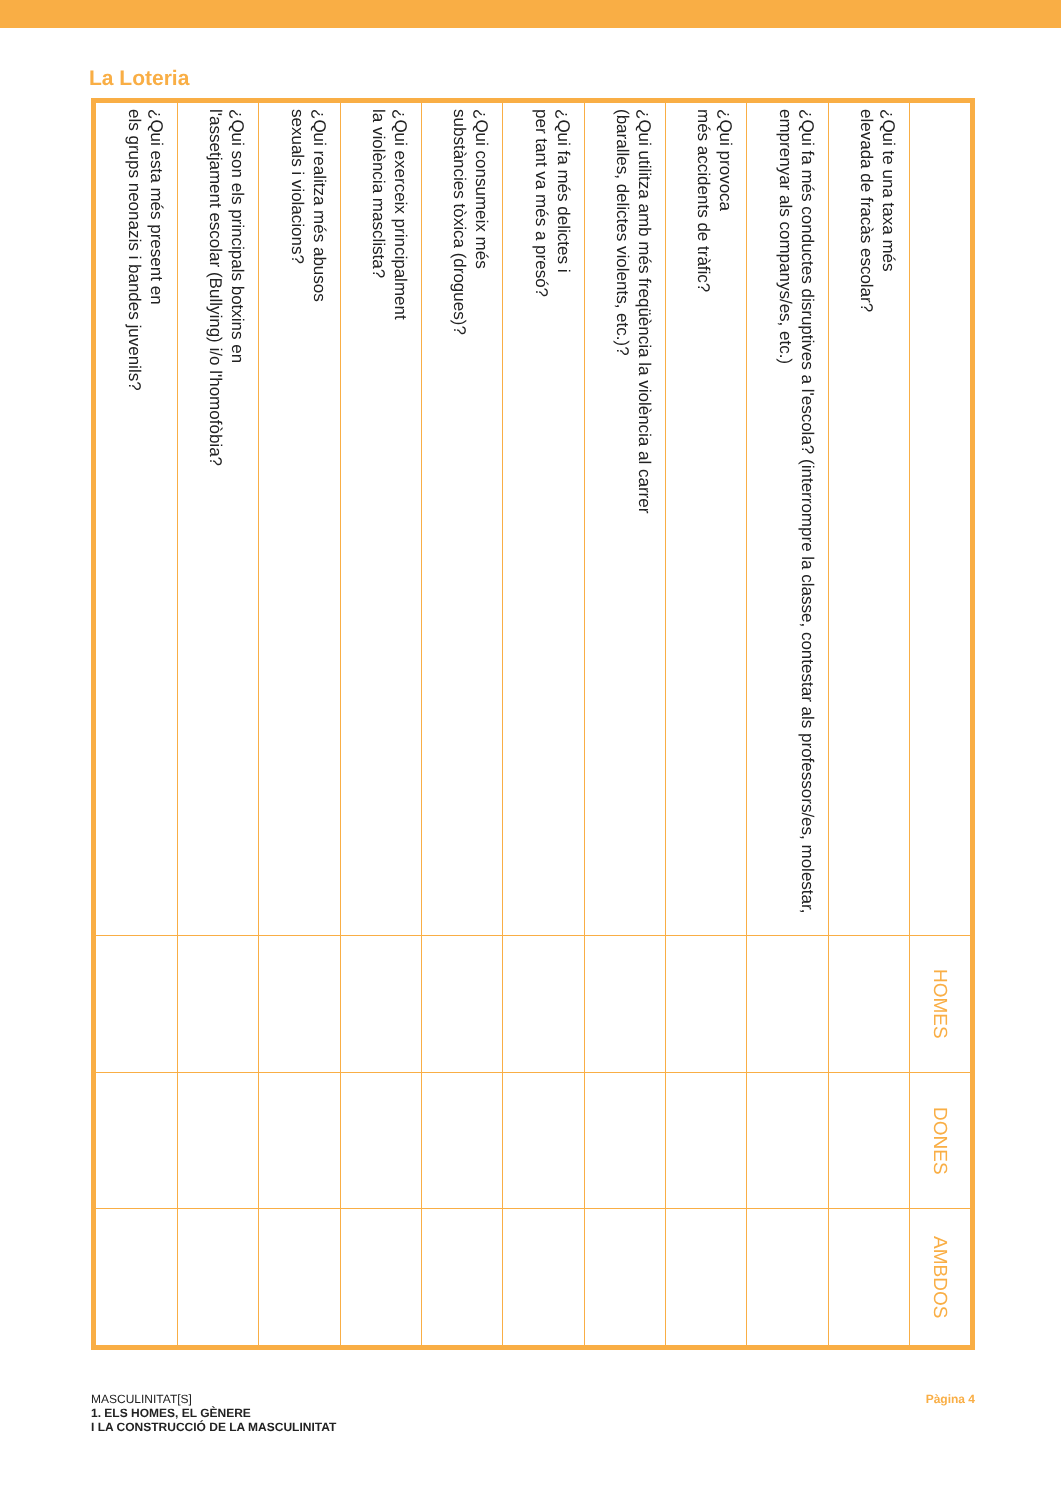La Loteria
| | HOMES | DONES | AMBDOS |
| --- | --- | --- | --- |
| ¿Qui te una taxa més elevada de fracàs escolar? | | | |
| ¿Qui fa més conductes disruptives a l'escola? (interrompre la classe, contestar als professors/es, molestar, emprenyar als companys/es, etc.) | | | |
| ¿Qui provoca més accidents de tràfic? | | | |
| ¿Qui utilitza amb més freqüència la violència al carrer (baralles, delictes violents, etc.)? | | | |
| ¿Qui fa més delictes i per tant va més a presó? | | | |
| ¿Qui consumeix més substàncies tòxica (drogues)? | | | |
| ¿Qui exerceix principalment la violència masclista? | | | |
| ¿Qui realitza més abusos sexuals i violacions? | | | |
| ¿Qui son els principals botxins en l'assetjament escolar (Bullying) i/o l'homofòbia? | | | |
| ¿Qui esta més present en els grups neonazis i bandes juvenils? | | | |
MASCULINITAT[S]
1. ELS HOMES, EL GÈNERE
I LA CONSTRUCCIÓ DE LA MASCULINITAT
Pàgina 4